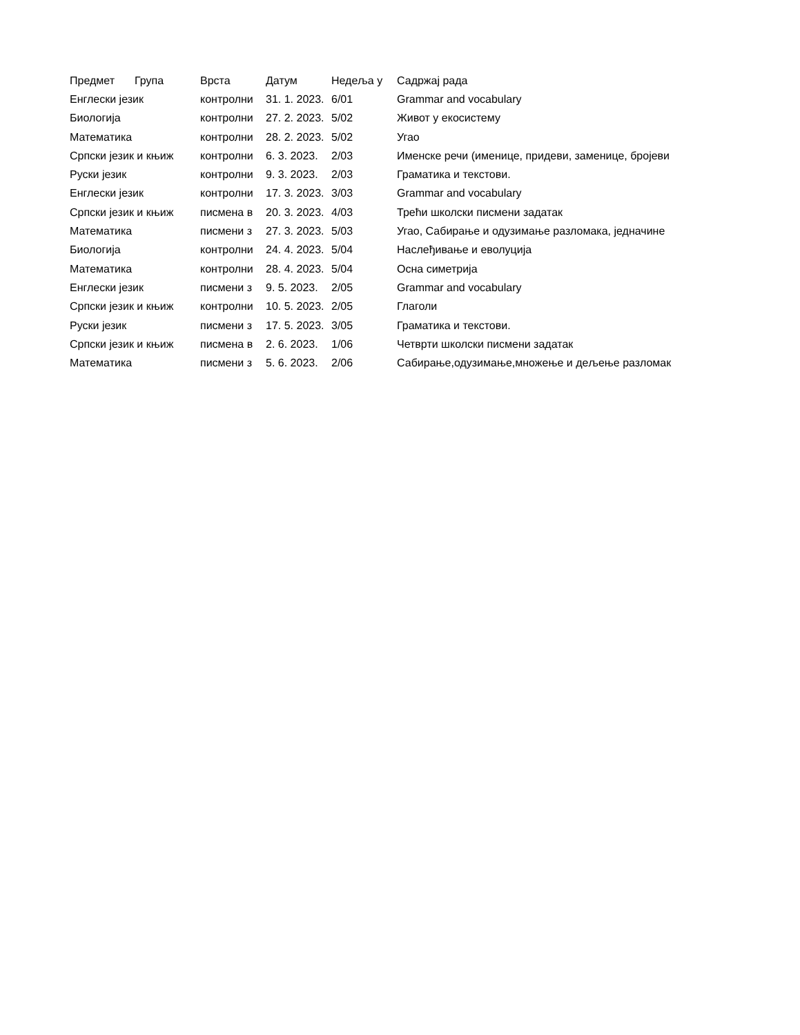| Предмет | Група | Врста | Датум | Недеља у | Садржај рада |
| --- | --- | --- | --- | --- | --- |
| Енглески језик | | контролни | 31. 1. 2023. | 6/01 | Grammar and vocabulary |
| Биологија | | контролни | 27. 2. 2023. | 5/02 | Живот у екосистему |
| Математика | | контролни | 28. 2. 2023. | 5/02 | Угао |
| Српски језик и књиж | | контролни | 6. 3. 2023. | 2/03 | Именске речи (именице, придеви, заменице, бројеви |
| Руски језик | | контролни | 9. 3. 2023. | 2/03 | Граматика и текстови. |
| Енглески језик | | контролни | 17. 3. 2023. | 3/03 | Grammar and vocabulary |
| Српски језик и књиж | | писмена в | 20. 3. 2023. | 4/03 | Трећи школски писмени задатак |
| Математика | | писмени з | 27. 3. 2023. | 5/03 | Угао, Сабирање и одузимање разломака, једначине |
| Биологија | | контролни | 24. 4. 2023. | 5/04 | Наслеђивање и еволуција |
| Математика | | контролни | 28. 4. 2023. | 5/04 | Осна симетрија |
| Енглески језик | | писмени з | 9. 5. 2023. | 2/05 | Grammar and vocabulary |
| Српски језик и књиж | | контролни | 10. 5. 2023. | 2/05 | Глаголи |
| Руски језик | | писмени з | 17. 5. 2023. | 3/05 | Граматика и текстови. |
| Српски језик и књиж | | писмена в | 2. 6. 2023. | 1/06 | Четврти школски писмени задатак |
| Математика | | писмени з | 5. 6. 2023. | 2/06 | Сабирање,одузимање,множење и дељење разломак |